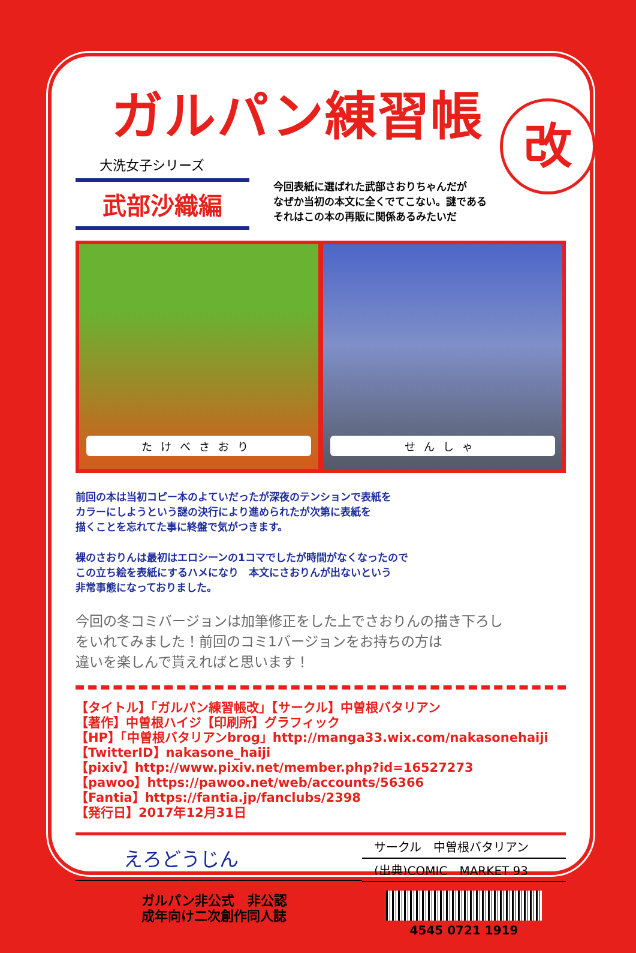ガルパン練習帳
改
大洗女子シリーズ
武部沙織編
今回表紙に選ばれた武部さおりちゃんだが
なぜか当初の本文に全くでてこない。謎である
それはこの本の再販に関係あるみたいだ
たけべさおり せんしゃ
前回の本は当初コピー本のよていだったが深夜のテンションで表紙を
カラーにしようという謎の決行により進められたが次第に表紙を
描くことを忘れてた事に終盤で気がつきます。
裸のさおりんは最初はエロシーンの1コマでしたが時間がなくなったので
この立ち絵を表紙にするハメになり　本文にさおりんが出ないという
非常事態になっておりました。
今回の冬コミバージョンは加筆修正をした上でさおりんの描き下ろし
をいれてみました！前回のコミ1バージョンをお持ちの方は
違いを楽しんで貰えればと思います！
【タイトル】「ガルパン練習帳改」【サークル】中曽根バタリアン
【著作】中曽根ハイジ【印刷所】グラフィック
【HP】「中曽根バタリアンbrog」http://manga33.wix.com/nakasonehaiji
【TwitterID】nakasone_haiji
【pixiv】http://www.pixiv.net/member.php?id=16527273
【pawoo】https://pawoo.net/web/accounts/56366
【Fantia】https://fantia.jp/fanclubs/2398
【発行日】2017年12月31日
えろどうじん
ガルパン非公式　非公認
成年向け二次創作同人誌
サークル　中曽根バタリアン
(出典)COMIC　MARKET 93
4545 0721 1919